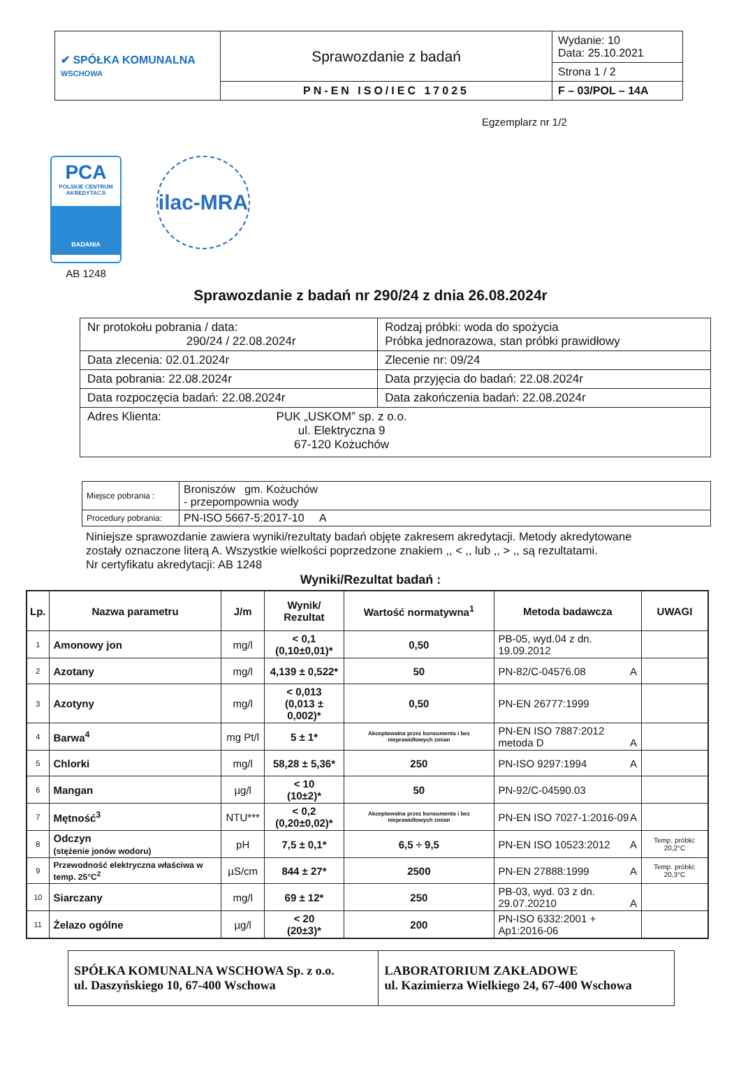| ✔ SPÓŁKA KOMUNALNA WSCHOWA | Sprawozdanie z badań | Wydanie: 10 Data: 25.10.2021 |
| | | Strona 1 / 2 |
| | PN-EN ISO/IEC 17025 | F – 03/POL – 14A |
Egzemplarz nr 1/2
PCA
POLSKIE CENTRUM AKREDYTACJI
BADANIA
AB 1248
ilac-MRA
Sprawozdanie z badań nr 290/24 z dnia 26.08.2024r
| Nr protokołu pobrania / data: 290/24 / 22.08.2024r | Rodzaj próbki: woda do spożycia Próbka jednorazowa, stan próbki prawidłowy |
| Data zlecenia: 02.01.2024r | Zlecenie nr: 09/24 |
| Data pobrania: 22.08.2024r | Data przyjęcia do badań: 22.08.2024r |
| Data rozpoczęcia badań: 22.08.2024r | Data zakończenia badań: 22.08.2024r |
| Adres Klienta: PUK „USKOM” sp. z o.o. ul. Elektryczna 9 67-120 Kożuchów | |
| Miejsce pobrania : | Broniszów gm. Kożuchów - przepompownia wody |
| Procedury pobrania: | PN-ISO 5667-5:2017-10 A |
Niniejsze sprawozdanie zawiera wyniki/rezultaty badań objęte zakresem akredytacji. Metody akredytowane zostały oznaczone literą A. Wszystkie wielkości poprzedzone znakiem ,, < ,, lub ,, > ,, są rezultatami.
Nr certyfikatu akredytacji: AB 1248
Wyniki/Rezultat badań :
| Lp. | Nazwa parametru | J/m | Wynik/ Rezultat | Wartość normatywna<sup>1</sup> | Metoda badawcza | UWAGI |
| --- | --- | --- | --- | --- | --- | --- |
| 1 | Amonowy jon | mg/l | < 0,1 (0,10±0,01)* | 0,50 | PB-05, wyd.04 z dn. 19.09.2012 | |
| 2 | Azotany | mg/l | 4,139 ± 0,522* | 50 | PN-82/C-04576.08 A | |
| 3 | Azotyny | mg/l | < 0,013 (0,013 ± 0,002)* | 0,50 | PN-EN 26777:1999 | |
| 4 | Barwa<sup>4</sup> | mg Pt/l | 5 ± 1* | Akceptowalna przez konsumenta i bez nieprawidłowych zmian | PN-EN ISO 7887:2012 metoda D A | |
| 5 | Chlorki | mg/l | 58,28 ± 5,36* | 250 | PN-ISO 9297:1994 A | |
| 6 | Mangan | µg/l | < 10 (10±2)* | 50 | PN-92/C-04590.03 | |
| 7 | Mętność<sup>3</sup> | NTU*** | < 0,2 (0,20±0,02)* | Akceptowalna przez konsumenta i bez nieprawidłowych zmian | PN-EN ISO 7027-1:2016-09 A | |
| 8 | Odczyn (stężenie jonów wodoru) | pH | 7,5 ± 0,1* | 6,5 ÷ 9,5 | PN-EN ISO 10523:2012 A | Temp. próbki: 20,2°C |
| 9 | Przewodność elektryczna właściwa w temp. 25°C<sup>2</sup> | µS/cm | 844 ± 27* | 2500 | PN-EN 27888:1999 A | Temp. próbki: 20,3°C |
| 10 | Siarczany | mg/l | 69 ± 12* | 250 | PB-03, wyd. 03 z dn. 29.07.20210 A | |
| 11 | Żelazo ogólne | µg/l | < 20 (20±3)* | 200 | PN-ISO 6332:2001 + Ap1:2016-06 | |
| SPÓŁKA KOMUNALNA WSCHOWA Sp. z o.o. ul. Daszyńskiego 10, 67-400 Wschowa | LABORATORIUM ZAKŁADOWE ul. Kazimierza Wielkiego 24, 67-400 Wschowa |